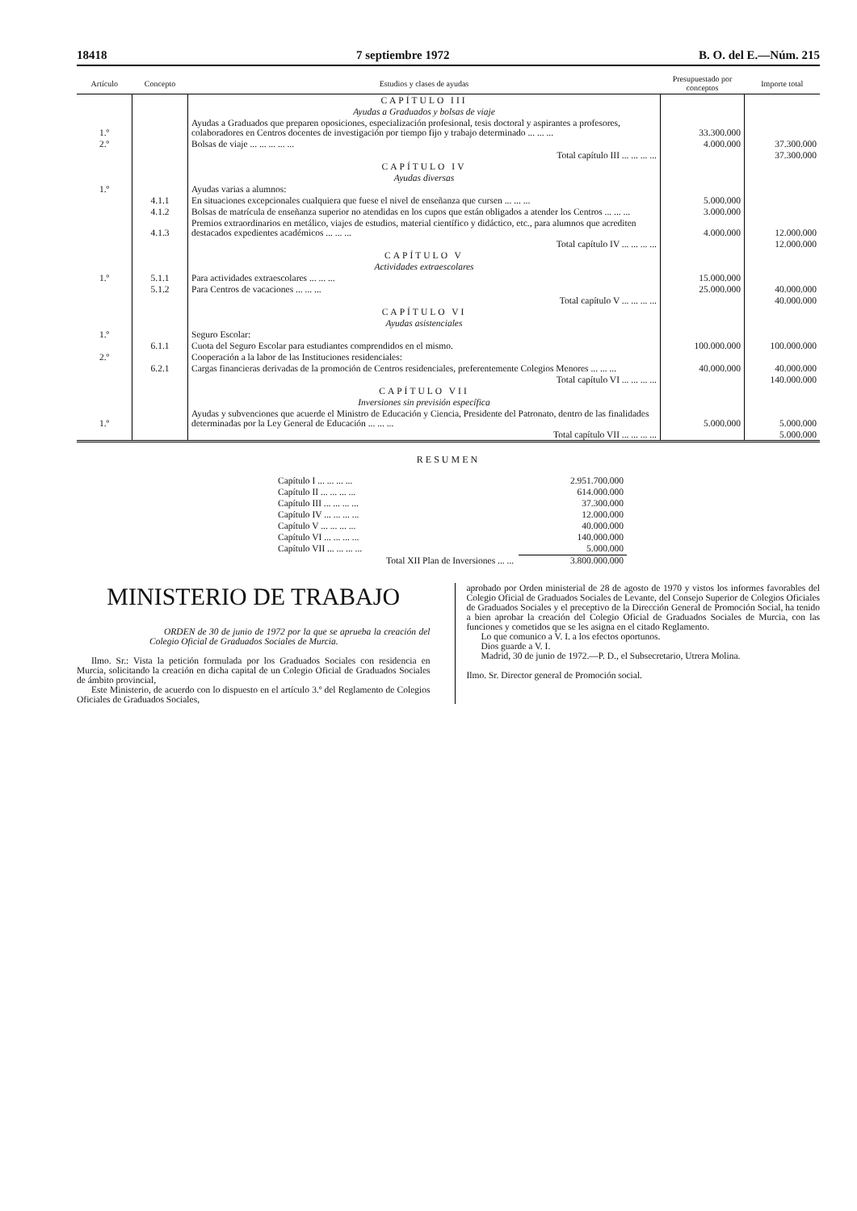18418 7 septiembre 1972 B. O. del E.—Núm. 215
| Artículo | Concepto | Estudios y clases de ayudas | Presupuestado por conceptos | Importe total |
| --- | --- | --- | --- | --- |
| | | CAPÍTULO III | | |
| | | Ayudas a Graduados y bolsas de viaje | | |
| 1.º | | Ayudas a Graduados que preparen oposiciones, especialización profesional, tesis doctoral y aspirantes a profesores, colaboradores en Centros docentes de investigación por tiempo fijo y trabajo determinado ... ... ... | 33.300.000 | |
| 2.º | | Bolsas de viaje ... ... ... ... ... | 4.000.000 | 37.300.000 |
| | | Total capítulo III ... ... ... ... | | 37.300.000 |
| | | CAPÍTULO IV | | |
| | | Ayudas diversas | | |
| 1.º | | Ayudas varias a alumnos: | | |
| | 4.1.1 | En situaciones excepcionales cualquiera que fuese el nivel de enseñanza que cursen ... ... ... | 5.000.000 | |
| | 4.1.2 | Bolsas de matrícula de enseñanza superior no atendidas en los cupos que están obligados a atender los Centros ... ... ... | 3.000.000 | |
| | 4.1.3 | Premios extraordinarios en metálico, viajes de estudios, material científico y didáctico, etc., para alumnos que acrediten destacados expedientes académicos ... ... ... | 4.000.000 | 12.000.000 |
| | | Total capítulo IV ... ... ... ... | | 12.000.000 |
| | | CAPÍTULO V | | |
| | | Actividades extraescolares | | |
| 1.º | 5.1.1 | Para actividades extraescolares ... ... ... | 15.000.000 | |
| | 5.1.2 | Para Centros de vacaciones ... ... ... | 25.000.000 | 40.000.000 |
| | | Total capítulo V ... ... ... ... | | 40.000.000 |
| | | CAPÍTULO VI | | |
| | | Ayudas asistenciales | | |
| 1.º | | Seguro Escolar: | | |
| | 6.1.1 | Cuota del Seguro Escolar para estudiantes comprendidos en el mismo. | 100.000.000 | 100.000.000 |
| 2.º | | Cooperación a la labor de las Instituciones residenciales: | | |
| | 6.2.1 | Cargas financieras derivadas de la promoción de Centros residenciales, preferentemente Colegios Menores ... ... ... | 40.000.000 | 40.000.000 |
| | | Total capítulo VI ... ... ... ... | | 140.000.000 |
| | | CAPÍTULO VII | | |
| | | Inversiones sin previsión específica | | |
| 1.º | | Ayudas y subvenciones que acuerde el Ministro de Educación y Ciencia, Presidente del Patronato, dentro de las finalidades determinadas por la Ley General de Educación ... ... ... | 5.000.000 | 5.000.000 |
| | | Total capítulo VII ... ... ... ... | | 5.000.000 |
RESUMEN
| Capítulo I ... ... ... ... | 2.951.700.000 |
| Capítulo II ... ... ... ... | 614.000.000 |
| Capítulo III ... ... ... ... | 37.300.000 |
| Capítulo IV ... ... ... ... | 12.000.000 |
| Capítulo V ... ... ... ... | 40.000.000 |
| Capítulo VI ... ... ... ... | 140.000.000 |
| Capítulo VII ... ... ... ... | 5.000.000 |
| Total XII Plan de Inversiones ... ... | 3.800.000.000 |
MINISTERIO DE TRABAJO
ORDEN de 30 de junio de 1972 por la que se aprueba la creación del Colegio Oficial de Graduados Sociales de Murcia.
Ilmo. Sr.: Vista la petición formulada por los Graduados Sociales con residencia en Murcia, solicitando la creación en dicha capital de un Colegio Oficial de Graduados Sociales de ámbito provincial,
Este Ministerio, de acuerdo con lo dispuesto en el artículo 3.º del Reglamento de Colegios Oficiales de Graduados Sociales,
aprobado por Orden ministerial de 28 de agosto de 1970 y vistos los informes favorables del Colegio Oficial de Graduados Sociales de Levante, del Consejo Superior de Colegios Oficiales de Graduados Sociales y el preceptivo de la Dirección General de Promoción Social, ha tenido a bien aprobar la creación del Colegio Oficial de Graduados Sociales de Murcia, con las funciones y cometidos que se les asigna en el citado Reglamento.
Lo que comunico a V. I. a los efectos oportunos.
Dios guarde a V. I.
Madrid, 30 de junio de 1972.—P. D., el Subsecretario, Utrera Molina.
Ilmo. Sr. Director general de Promoción social.